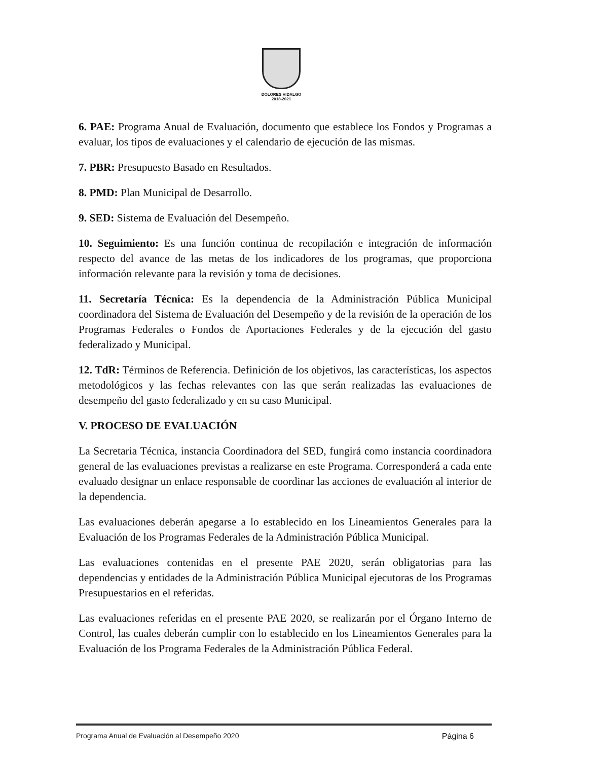DOLORES HIDALGO
2018-2021
6. PAE: Programa Anual de Evaluación, documento que establece los Fondos y Programas a evaluar, los tipos de evaluaciones y el calendario de ejecución de las mismas.
7. PBR: Presupuesto Basado en Resultados.
8. PMD: Plan Municipal de Desarrollo.
9. SED: Sistema de Evaluación del Desempeño.
10. Seguimiento: Es una función continua de recopilación e integración de información respecto del avance de las metas de los indicadores de los programas, que proporciona información relevante para la revisión y toma de decisiones.
11. Secretaría Técnica: Es la dependencia de la Administración Pública Municipal coordinadora del Sistema de Evaluación del Desempeño y de la revisión de la operación de los Programas Federales o Fondos de Aportaciones Federales y de la ejecución del gasto federalizado y Municipal.
12. TdR: Términos de Referencia. Definición de los objetivos, las características, los aspectos metodológicos y las fechas relevantes con las que serán realizadas las evaluaciones de desempeño del gasto federalizado y en su caso Municipal.
V. PROCESO DE EVALUACIÓN
La Secretaria Técnica, instancia Coordinadora del SED, fungirá como instancia coordinadora general de las evaluaciones previstas a realizarse en este Programa. Corresponderá a cada ente evaluado designar un enlace responsable de coordinar las acciones de evaluación al interior de la dependencia.
Las evaluaciones deberán apegarse a lo establecido en los Lineamientos Generales para la Evaluación de los Programas Federales de la Administración Pública Municipal.
Las evaluaciones contenidas en el presente PAE 2020, serán obligatorias para las dependencias y entidades de la Administración Pública Municipal ejecutoras de los Programas Presupuestarios en el referidas.
Las evaluaciones referidas en el presente PAE 2020, se realizarán por el Órgano Interno de Control, las cuales deberán cumplir con lo establecido en los Lineamientos Generales para la Evaluación de los Programa Federales de la Administración Pública Federal.
Programa Anual de Evaluación al Desempeño 2020 Página 6